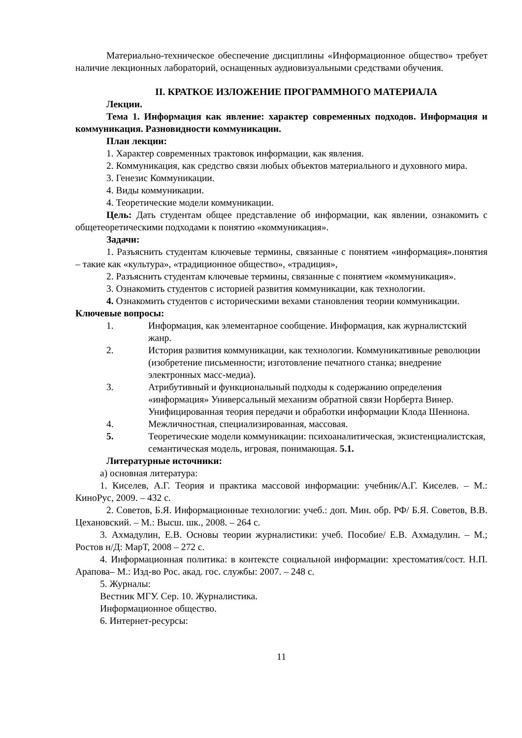Материально-техническое обеспечение дисциплины «Информационное общество» требует наличие лекционных лабораторий, оснащенных аудиовизуальными средствами обучения.
II. КРАТКОЕ ИЗЛОЖЕНИЕ ПРОГРАММНОГО МАТЕРИАЛА
Лекции.
Тема 1. Информация как явление: характер современных подходов. Информация и коммуникация. Разновидности коммуникации.
План лекции:
1. Характер современных трактовок информации, как явления.
2. Коммуникация, как средство связи любых объектов материального и духовного мира.
3. Генезис Коммуникации.
4. Виды коммуникации.
4. Теоретические модели коммуникации.
Цель: Дать студентам общее представление об информации, как явлении, ознакомить с общетеоретическими подходами к понятию «коммуникация».
Задачи:
1. Разъяснить студентам ключевые термины, связанные с понятием «информация».понятия – такие как «культура», «традиционное общество», «традиция»,
2. Разъяснить студентам ключевые термины, связанные с понятием «коммуникация».
3. Ознакомить студентов с историей развития коммуникации, как технологии.
4. Ознакомить студентов с историческими вехами становления теории коммуникации.
Ключевые вопросы:
1. Информация, как элементарное сообщение. Информация, как журналистский жанр.
2. История развития коммуникации, как технологии. Коммуникативные революции (изобретение письменности; изготовление печатного станка; внедрение электронных масс-медиа).
3. Атрибутивный и функциональный подходы к содержанию определения «информация» Универсальный механизм обратной связи Норберта Винер. Унифицированная теория передачи и обработки информации Клода Шеннона.
4. Межличностная, специализированная, массовая.
5. Теоретические модели коммуникации: психоаналитическая, экзистенциалистская, семантическая модель, игровая, понимающая. 5.1.
Литературные источники:
а) основная литература:
1. Киселев, А.Г. Теория и практика массовой информации: учебник/А.Г. Киселев. – М.: КиноРус, 2009. – 432 с.
2. Советов, Б.Я. Информационные технологии: учеб.: доп. Мин. обр. РФ/ Б.Я. Советов, В.В. Цехановский. – М.: Высш. шк., 2008. – 264 с.
3. Ахмадулин, Е.В. Основы теории журналистики: учеб. Пособие/ Е.В. Ахмадулин. – М.; Ростов н/Д: МарТ, 2008 – 272 с.
4. Информационная политика: в контексте социальной информации: хрестоматия/сост. Н.П. Арапова– М.: Изд-во Рос. акад. гос. службы: 2007. – 248 с.
5. Журналы:
Вестник МГУ. Сер. 10. Журналистика.
Информационное общество.
6. Интернет-ресурсы:
11